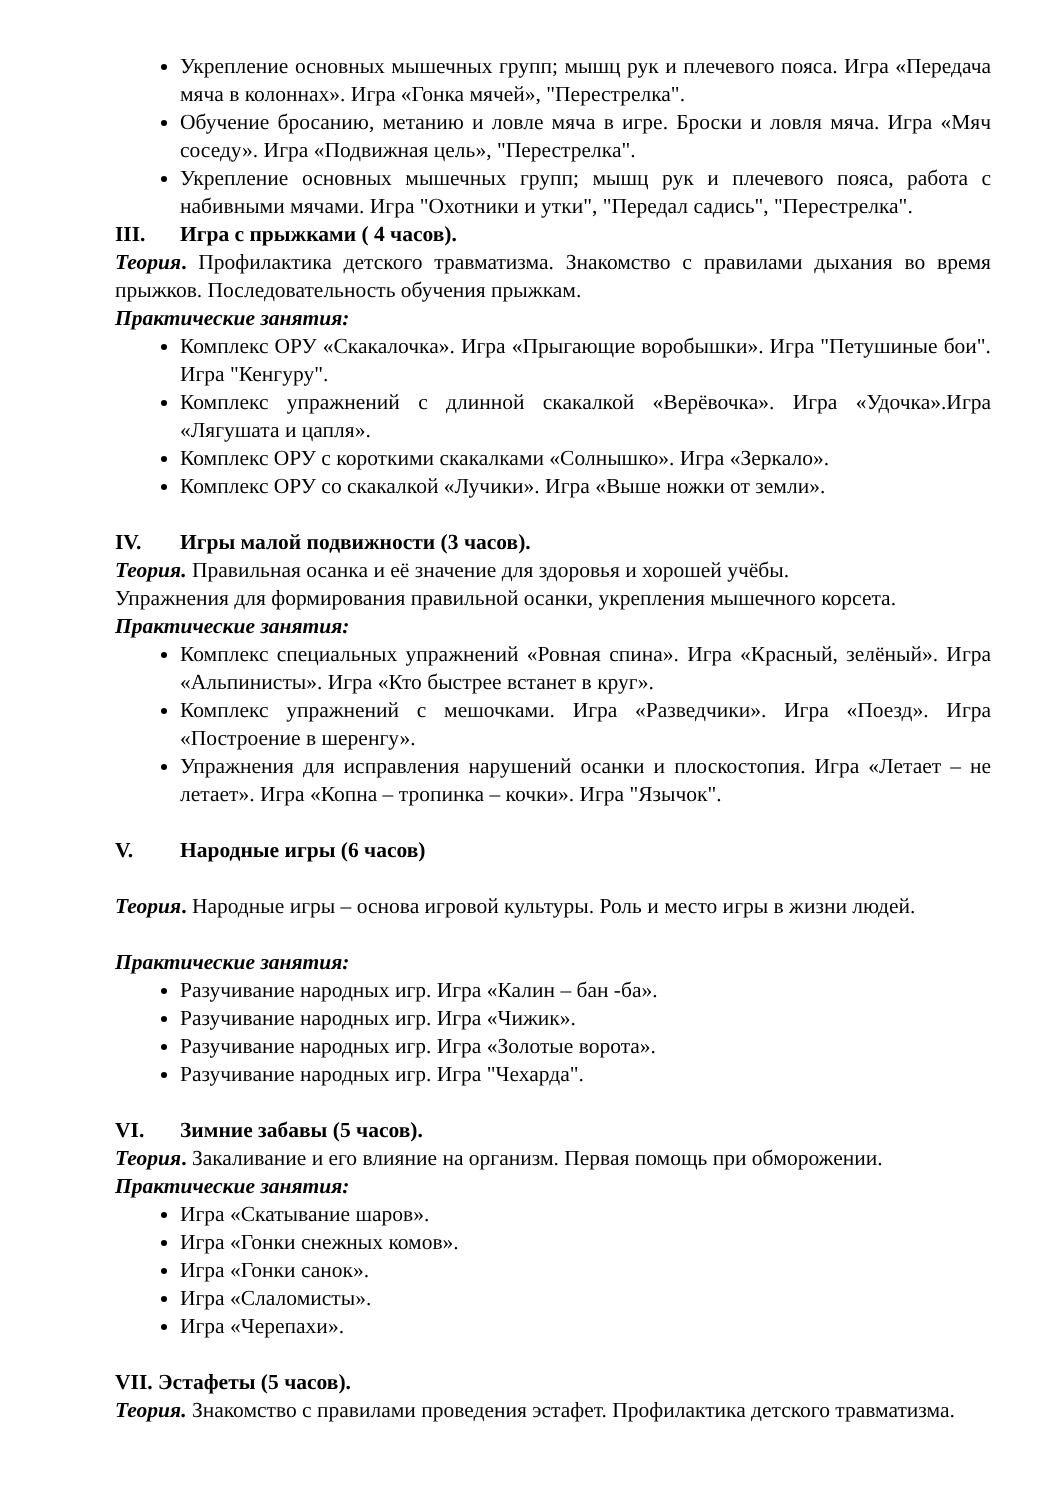Укрепление основных мышечных групп; мышц рук и плечевого пояса. Игра «Передача мяча в колоннах». Игра «Гонка мячей», "Перестрелка".
Обучение бросанию, метанию и ловле мяча в игре. Броски и ловля мяча. Игра «Мяч соседу». Игра «Подвижная цель», "Перестрелка".
Укрепление основных мышечных групп; мышц рук и плечевого пояса, работа с набивными мячами. Игра "Охотники и утки", "Передал садись", "Перестрелка".
III. Игра с прыжками ( 4 часов).
Теория. Профилактика детского травматизма. Знакомство с правилами дыхания во время прыжков. Последовательность обучения прыжкам.
Практические занятия:
Комплекс ОРУ «Скакалочка». Игра «Прыгающие воробышки». Игра "Петушиные бои". Игра "Кенгуру".
Комплекс упражнений с длинной скакалкой «Верёвочка». Игра «Удочка».Игра «Лягушата и цапля».
Комплекс ОРУ с короткими скакалками «Солнышко». Игра «Зеркало».
Комплекс ОРУ со скакалкой «Лучики». Игра «Выше ножки от земли».
IV. Игры малой подвижности (3 часов).
Теория. Правильная осанка и её значение для здоровья и хорошей учёбы.
Упражнения для формирования правильной осанки, укрепления мышечного корсета.
Практические занятия:
Комплекс специальных упражнений «Ровная спина». Игра «Красный, зелёный». Игра «Альпинисты». Игра «Кто быстрее встанет в круг».
Комплекс упражнений с мешочками. Игра «Разведчики». Игра «Поезд». Игра «Построение в шеренгу».
Упражнения для исправления нарушений осанки и плоскостопия. Игра «Летает – не летает». Игра «Копна – тропинка – кочки». Игра "Язычок".
V. Народные игры (6 часов)
Теория. Народные игры – основа игровой культуры. Роль и место игры в жизни людей.
Практические занятия:
Разучивание народных игр. Игра «Калин – бан -ба».
Разучивание народных игр. Игра «Чижик».
Разучивание народных игр. Игра «Золотые ворота».
Разучивание народных игр. Игра "Чехарда".
VI. Зимние забавы (5 часов).
Теория. Закаливание и его влияние на организм. Первая помощь при обморожении.
Практические занятия:
Игра «Скатывание шаров».
Игра «Гонки снежных комов».
Игра «Гонки санок».
Игра «Слаломисты».
Игра «Черепахи».
VII. Эстафеты (5 часов).
Теория. Знакомство с правилами проведения эстафет. Профилактика детского травматизма.